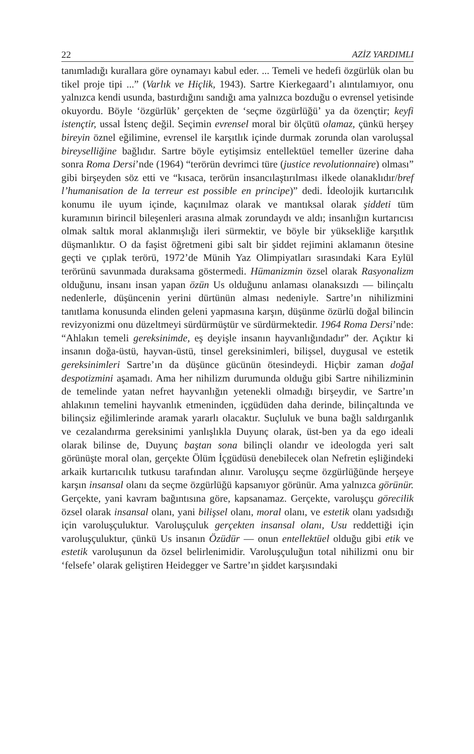22 AZİZ YARDIMLI
tanımladığı kurallara göre oynamayı kabul eder. ... Temeli ve hedefi özgürlük olan bu tikel proje tipi ...” (Varlık ve Hiçlik, 1943). Sartre Kierkegaard’ı alıntılamıyor, onu yalnızca kendi usunda, bastırdığını sandığı ama yalnızca bozduğu o evrensel yetisinde okuyordu. Böyle ‘özgürlük’ gerçekten de ‘seçme özgürlüğü’ ya da özençtir; keyfi istençtir, ussal İstenç değil. Seçimin evrensel moral bir ölçütü olamaz, çünkü herşey bireyin öznel eğilimine, evrensel ile karşıtlık içinde durmak zorunda olan varoluşsal bireyselliğine bağlıdır. Sartre böyle eytişimsiz entellektüel temeller üzerine daha sonra Roma Dersi’nde (1964) “terörün devrimci türe (justice revolutionnaire) olması” gibi birşeyden söz etti ve “kısaca, terörün insancılaştırılması ilkede olanaklıdır/bref l’humanisation de la terreur est possible en principe)” dedi. İdeolojik kurtarıcılık konumu ile uyum içinde, kaçınılmaz olarak ve mantıksal olarak şiddeti tüm kuramının birincil bileşenleri arasına almak zorundaydı ve aldı; insanlığın kurtarıcısı olmak saltık moral aklanmışlığı ileri sürmektir, ve böyle bir yüksekliğe karşıtlık düşmanlıktır. O da faşist öğretmeni gibi salt bir şiddet rejimini aklamanın ötesine geçti ve çıplak terörü, 1972’de Münih Yaz Olimpiyatları sırasındaki Kara Eylül terörünü savunmada duraksama göstermedi. Hümanizmin özsel olarak Rasyonalizm olduğunu, insanı insan yapan özün Us olduğunu anlaması olanaksızdı — bilinçaltı nedenlerle, düşüncenin yerini dürtünün alması nedeniyle. Sartre’ın nihilizmini tanıtlama konusunda elinden geleni yapmasına karşın, düşünme özürlü doğal bilincin revizyonizmi onu düzeltmeyi sürdürmüştür ve sürdürmektedir. 1964 Roma Dersi’nde: “Ahlakın temeli gereksinimde, eş deyişle insanın hayvanlığındadır” der. Açıktır ki insanın doğa-üstü, hayvan-üstü, tinsel gereksinimleri, bilişsel, duygusal ve estetik gereksinimleri Sartre’ın da düşünce gücünün ötesindeydi. Hiçbir zaman doğal despotizmini aşamadı. Ama her nihilizm durumunda olduğu gibi Sartre nihilizminin de temelinde yatan nefret hayvanlığın yetenekli olmadığı birşeydir, ve Sartre’ın ahlakının temelini hayvanlık etmeninden, içgüdüden daha derinde, bilinçaltında ve bilinçsiz eğilimlerinde aramak yararlı olacaktır. Suçluluk ve buna bağlı saldırganlık ve cezalandırma gereksinimi yanlışlıkla Duyunç olarak, üst-ben ya da ego ideali olarak bilinse de, Duyunç baştan sona bilinçli olandır ve ideologda yeri salt görünüşte moral olan, gerçekte Ölüm İçgüdüsü denebilecek olan Nefretin eşliğindeki arkaik kurtarıcılık tutkusu tarafından alınır. Varoluşçu seçme özgürlüğünde herşeye karşın insansal olanı da seçme özgürlüğü kapsanıyor görünür. Ama yalnızca görünür. Gerçekte, yani kavram bağıntısına göre, kapsanamaz. Gerçekte, varoluşçu görecilik özsel olarak insansal olanı, yani bilişsel olanı, moral olanı, ve estetik olanı yadsıdığı için varoluşçuluktur. Varoluşçuluk gerçekten insansal olanı, Usu reddettiği için varoluşçuluktur, çünkü Us insanın Özüdür — onun entellektüel olduğu gibi etik ve estetik varoluşunun da özsel belirlenimidir. Varoluşçuluğun total nihilizmi onu bir ‘felsefe’ olarak geliştiren Heidegger ve Sartre’ın şiddet karşısındaki